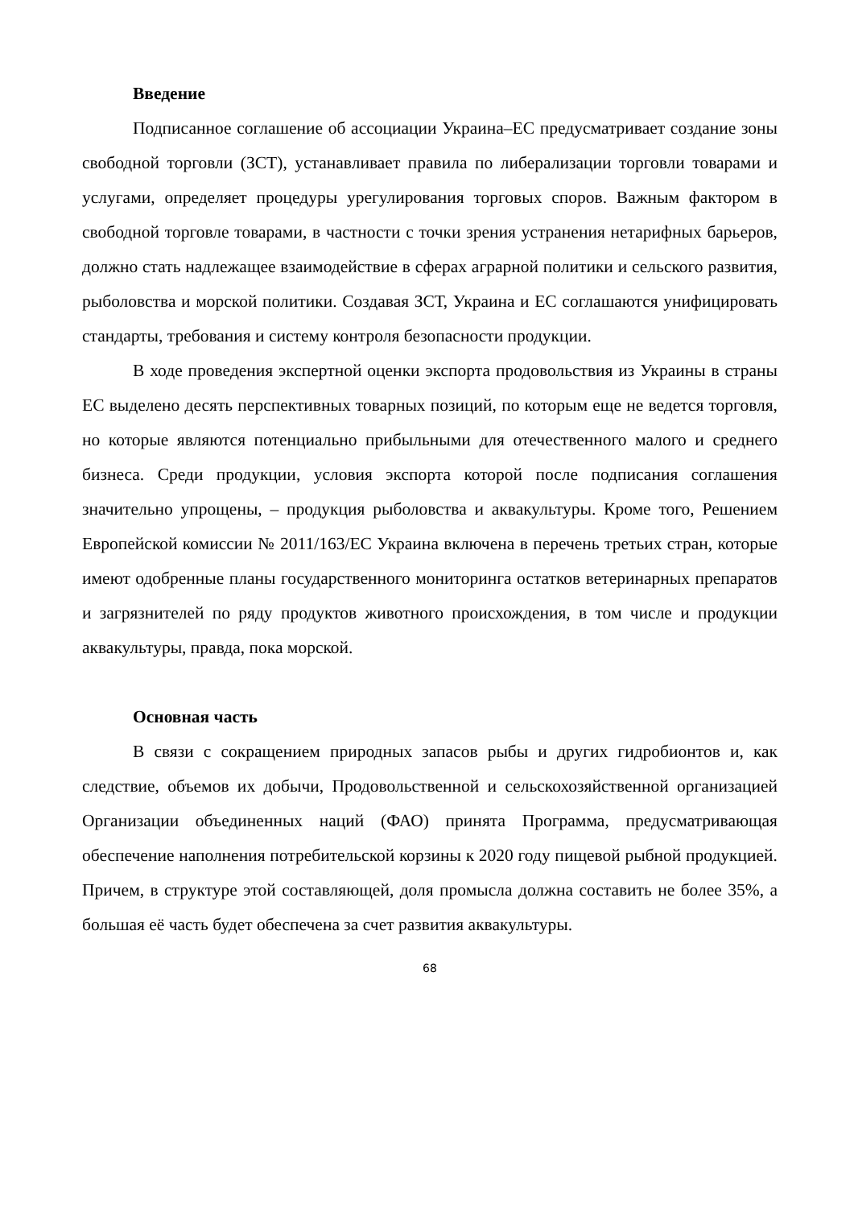Введение
Подписанное соглашение об ассоциации Украина–ЕС предусматривает создание зоны свободной торговли (ЗСТ), устанавливает правила по либерализации торговли товарами и услугами, определяет процедуры урегулирования торговых споров. Важным фактором в свободной торговле товарами, в частности с точки зрения устранения нетарифных барьеров, должно стать надлежащее взаимодействие в сферах аграрной политики и сельского развития, рыболовства и морской политики. Создавая ЗСТ, Украина и ЕС соглашаются унифицировать стандарты, требования и систему контроля безопасности продукции.
В ходе проведения экспертной оценки экспорта продовольствия из Украины в страны ЕС выделено десять перспективных товарных позиций, по которым еще не ведется торговля, но которые являются потенциально прибыльными для отечественного малого и среднего бизнеса. Среди продукции, условия экспорта которой после подписания соглашения значительно упрощены, – продукция рыболовства и аквакультуры. Кроме того, Решением Европейской комиссии № 2011/163/ЕС Украина включена в перечень третьих стран, которые имеют одобренные планы государственного мониторинга остатков ветеринарных препаратов и загрязнителей по ряду продуктов животного происхождения, в том числе и продукции аквакультуры, правда, пока морской.
Основная часть
В связи с сокращением природных запасов рыбы и других гидробионтов и, как следствие, объемов их добычи, Продовольственной и сельскохозяйственной организацией Организации объединенных наций (ФАО) принята Программа, предусматривающая обеспечение наполнения потребительской корзины к 2020 году пищевой рыбной продукцией. Причем, в структуре этой составляющей, доля промысла должна составить не более 35%, а большая её часть будет обеспечена за счет развития аквакультуры.
68